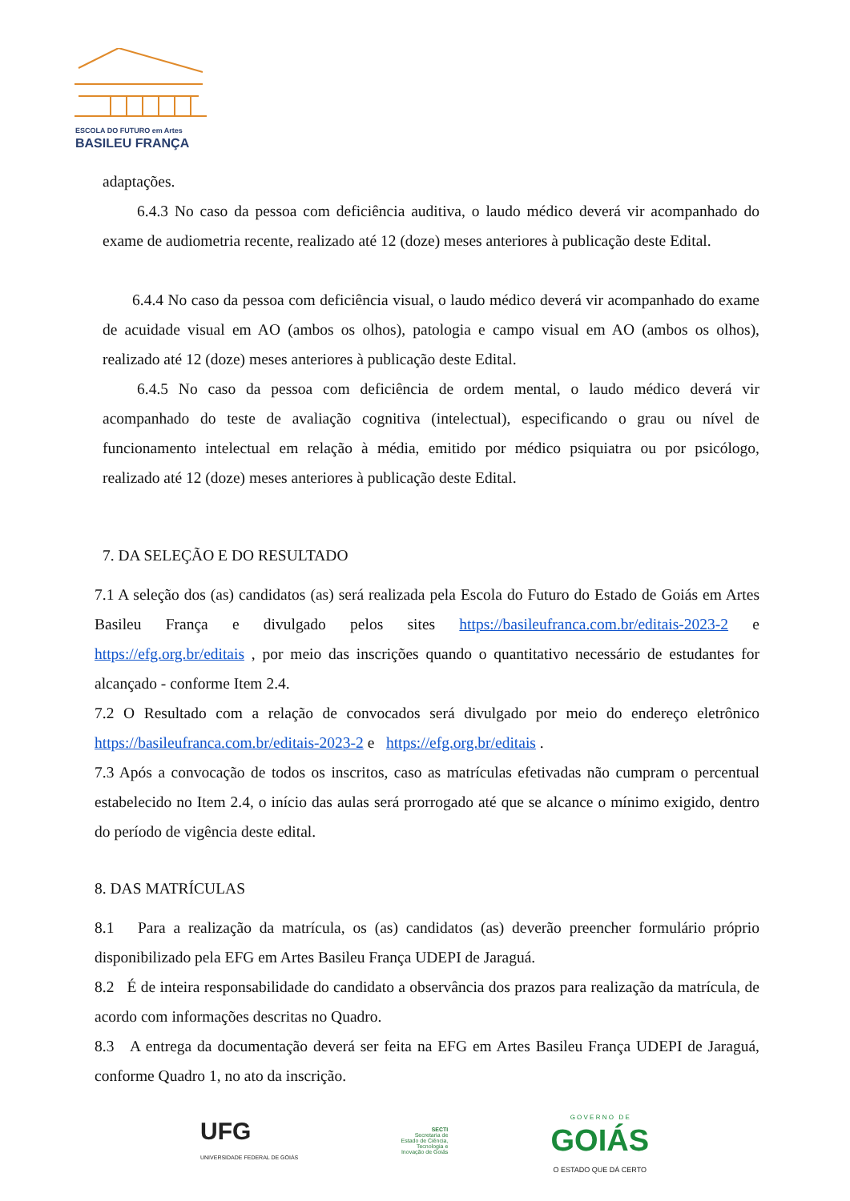ESCOLA DO FUTURO em Artes
BASILEU FRANÇA
adaptações.
6.4.3 No caso da pessoa com deficiência auditiva, o laudo médico deverá vir acompanhado do exame de audiometria recente, realizado até 12 (doze) meses anteriores à publicação deste Edital.
6.4.4 No caso da pessoa com deficiência visual, o laudo médico deverá vir acompanhado do exame de acuidade visual em AO (ambos os olhos), patologia e campo visual em AO (ambos os olhos), realizado até 12 (doze) meses anteriores à publicação deste Edital.
6.4.5 No caso da pessoa com deficiência de ordem mental, o laudo médico deverá vir acompanhado do teste de avaliação cognitiva (intelectual), especificando o grau ou nível de funcionamento intelectual em relação à média, emitido por médico psiquiatra ou por psicólogo, realizado até 12 (doze) meses anteriores à publicação deste Edital.
7. DA SELEÇÃO E DO RESULTADO
7.1 A seleção dos (as) candidatos (as) será realizada pela Escola do Futuro do Estado de Goiás em Artes Basileu França e divulgado pelos sites https://basileufranca.com.br/editais-2023-2 e https://efg.org.br/editais , por meio das inscrições quando o quantitativo necessário de estudantes for alcançado - conforme Item 2.4.
7.2 O Resultado com a relação de convocados será divulgado por meio do endereço eletrônico https://basileufranca.com.br/editais-2023-2 e https://efg.org.br/editais .
7.3 Após a convocação de todos os inscritos, caso as matrículas efetivadas não cumpram o percentual estabelecido no Item 2.4, o início das aulas será prorrogado até que se alcance o mínimo exigido, dentro do período de vigência deste edital.
8. DAS MATRÍCULAS
8.1 Para a realização da matrícula, os (as) candidatos (as) deverão preencher formulário próprio disponibilizado pela EFG em Artes Basileu França UDEPI de Jaraguá.
8.2 É de inteira responsabilidade do candidato a observância dos prazos para realização da matrícula, de acordo com informações descritas no Quadro.
8.3 A entrega da documentação deverá ser feita na EFG em Artes Basileu França UDEPI de Jaraguá, conforme Quadro 1, no ato da inscrição.
UFG
UNIVERSIDADE FEDERAL DE GOIÁS
SECTI
Secretaria de
Estado de Ciência,
Tecnologia e
Inovação de Goiás
G O V E R N O D E
GOIÁS
O ESTADO QUE DÁ CERTO